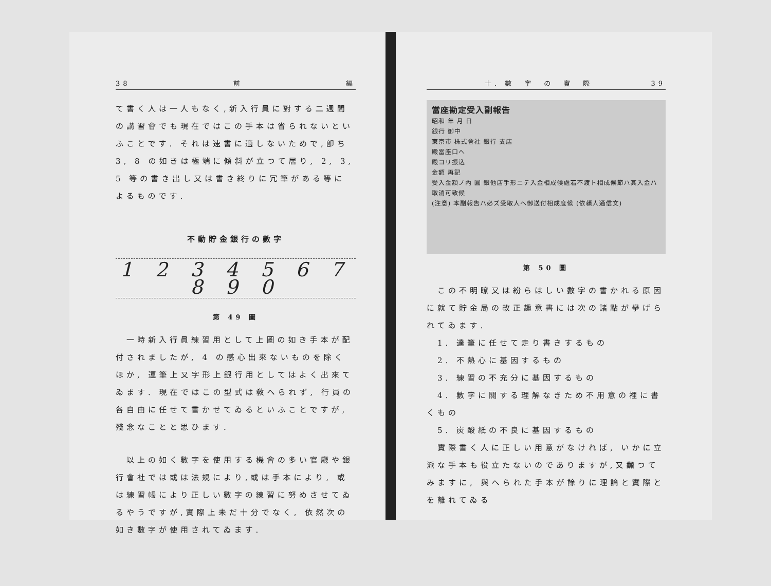38 前 編
て書く人は一人もなく,新入行員に對する二週間の講習會でも現在ではこの手本は省られないといふことです. それは速書に適しないためで,卽ち 3, 8 の如きは極端に傾斜が立つて居り, 2, 3, 5 等の書き出し又は書き終りに冗筆がある等によるものです.
不動貯金銀行の數字
1 2 3 4 5 6 7 8 9 0
第 49 圖
　一時新入行員練習用として上圖の如き手本が配付されましたが, 4 の感心出來ないものを除くほか, 運筆上又字形上銀行用としてはよく出來てゐます. 現在ではこの型式は敎へられず, 行員の各自由に任せて書かせてゐるといふことですが,殘念なことと思ひます.
　以上の如く數字を使用する機會の多い官廳や銀行會社では或は法規により,或は手本により, 或は練習帳により正しい數字の練習に努めさせてゐるやうですが,實際上未だ十分でなく, 依然次の如き數字が使用されてゐます.
十. 數　字　の　實　際 39
當座勘定受入副報告
昭和 年 月 日
銀行 御中
東京市 株式會社 銀行 支店
殿當座口へ
殿ヨリ振込
金額 再記
受入金額ノ內 圓 銀他店手形ニテ入金相成候處若不渡ト相成候節ハ其入金ハ取消可致候
(注意) 本副報告ハ必ズ受取人ヘ御送付相成度候 (依頼人通信文)
第 50 圖
　この不明瞭又は紛らはしい數字の書かれる原因に就て貯金局の改正趣意書には次の諸點が擧げられてゐます.
　1. 達筆に任せて走り書きするもの
　2. 不熱心に基因するもの
　3. 練習の不充分に基因するもの
　4. 數字に關する理解なきため不用意の裡に書くもの
　5. 炭酸紙の不良に基因するもの
　實際書く人に正しい用意がなければ, いかに立派な手本も役立たないのでありますが,又飜つてみますに, 與へられた手本が餘りに理論と實際とを離れてゐる